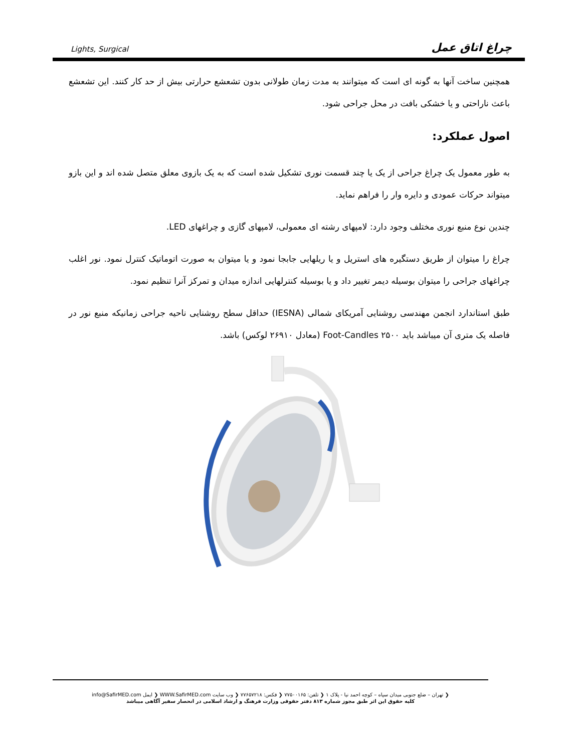Lights, Surgical چراغ اتاق عمل
همچنین ساخت آنها به گونه ای است که میتوانند به مدت زمان طولانی بدون تشعشع حرارتی بیش از حد کار کنند. این تشعشع باعث ناراحتی و یا خشکی بافت در محل جراحی شود.
اصول عملکرد:
به طور معمول یک چراغ جراحی از یک یا چند قسمت نوری تشکیل شده است که به یک بازوی معلق متصل شده اند و این بازو میتواند حرکات عمودی و دایره وار را فراهم نماید.
چندین نوع منبع نوری مختلف وجود دارد: لامپهای رشته ای معمولی، لامپهای گازی و چراغهای LED.
چراغ را میتوان از طریق دستگیره های استریل و یا ریلهایی جابجا نمود و یا میتوان به صورت اتوماتیک کنترل نمود. نور اغلب چراغهای جراحی را میتوان بوسیله دیمر تغییر داد و یا بوسیله کنترلهایی اندازه میدان و تمرکز آنرا تنظیم نمود.
طبق استاندارد انجمن مهندسی روشنایی آمریکای شمالی (IESNA) حداقل سطح روشنایی ناحیه جراحی زمانیکه منبع نور در فاصله یک متری آن میباشد باید ۲۵۰۰ Foot-Candles (معادل ۲۶۹۱۰ لوکس) باشد.
❮ تهران – ضلع جنوبی میدان سپاه – کوچه احمد نیا - پلاک ۱ ❮ تلفن: ۷۷۵۰۰۱۶۵ ❮ فکس: ۷۷۶۵۷۲۱۸ ❮ وب سایت WWW.SafirMED.com ❮ ایمل info@SafirMED.com
کلیه حقوق این اثر طبق مجوز شماره ۸۱۳ دفتر حقوقی وزارت فرهنگ و ارشاد اسلامی در انحصار سفیر آگاهی میباشد